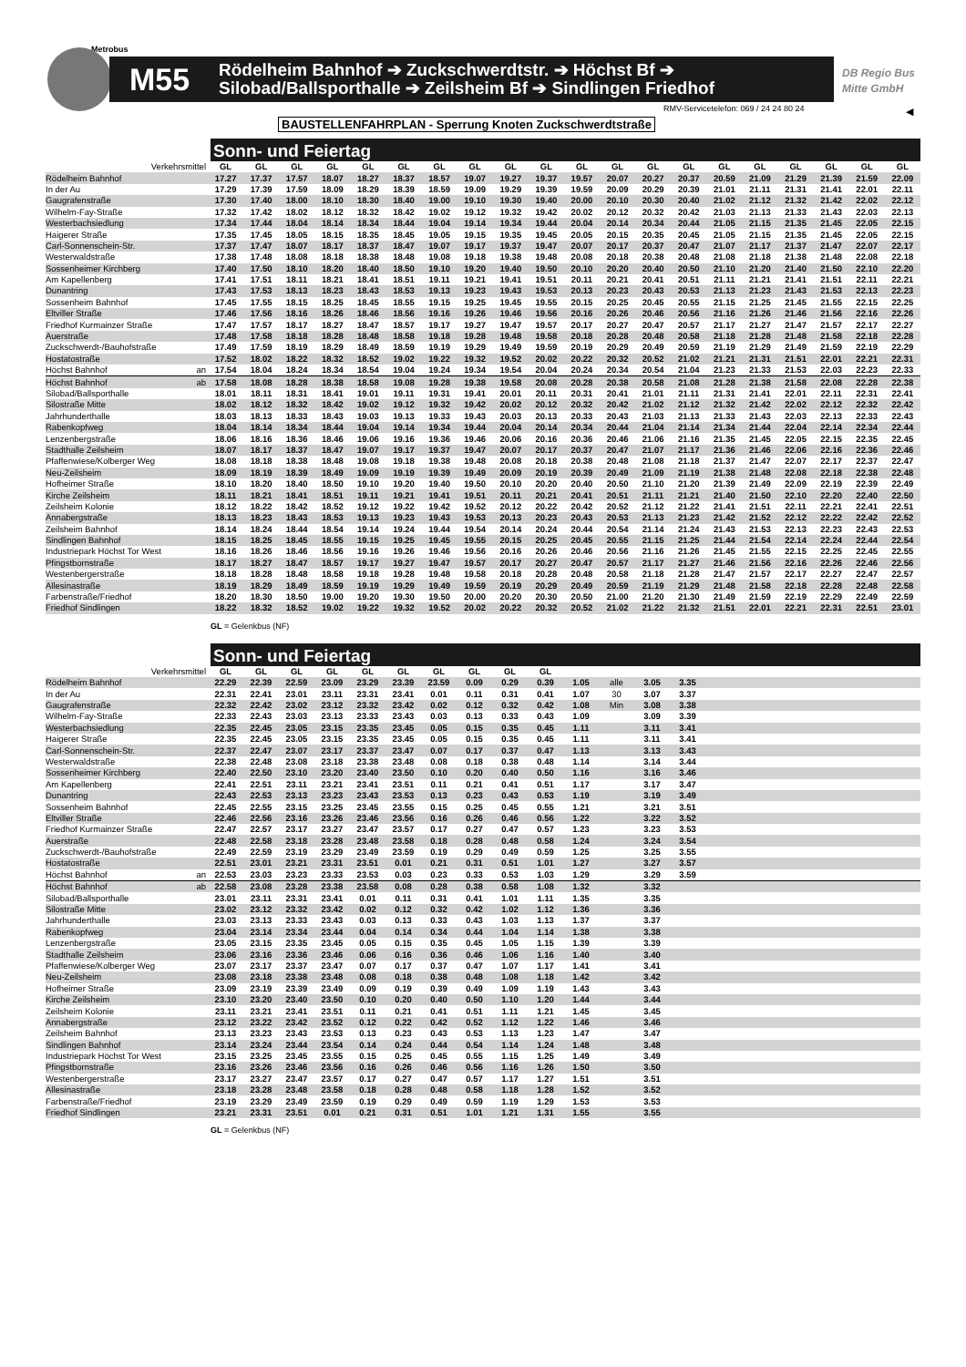Metrobus
M55
Rödelheim Bahnhof ➔ Zuckschwerdtstr. ➔ Höchst Bf ➔
Silobad/Ballsporthalle ➔ Zeilsheim Bf ➔ Sindlingen Friedhof
DB Regio Bus
Mitte GmbH
RMV-Servicetelefon: 069 / 24 24 80 24
◀
BAUSTELLENFAHRPLAN - Sperrung Knoten Zuckschwerdtstraße
Sonn- und Feiertag
| Verkehrsmittel | GL | GL | GL | GL | GL | GL | GL | GL | GL | GL | GL | GL | GL | GL | GL | GL | GL | GL | GL | GL |
| --- | --- | --- | --- | --- | --- | --- | --- | --- | --- | --- | --- | --- | --- | --- | --- | --- | --- | --- | --- | --- |
| Rödelheim Bahnhof | 17.27 | 17.37 | 17.57 | 18.07 | 18.27 | 18.37 | 18.57 | 19.07 | 19.27 | 19.37 | 19.57 | 20.07 | 20.27 | 20.37 | 20.59 | 21.09 | 21.29 | 21.39 | 21.59 | 22.09 |
| In der Au | 17.29 | 17.39 | 17.59 | 18.09 | 18.29 | 18.39 | 18.59 | 19.09 | 19.29 | 19.39 | 19.59 | 20.09 | 20.29 | 20.39 | 21.01 | 21.11 | 21.31 | 21.41 | 22.01 | 22.11 |
| Gaugrafenstraße | 17.30 | 17.40 | 18.00 | 18.10 | 18.30 | 18.40 | 19.00 | 19.10 | 19.30 | 19.40 | 20.00 | 20.10 | 20.30 | 20.40 | 21.02 | 21.12 | 21.32 | 21.42 | 22.02 | 22.12 |
| Wilhelm-Fay-Straße | 17.32 | 17.42 | 18.02 | 18.12 | 18.32 | 18.42 | 19.02 | 19.12 | 19.32 | 19.42 | 20.02 | 20.12 | 20.32 | 20.42 | 21.03 | 21.13 | 21.33 | 21.43 | 22.03 | 22.13 |
| Westerbachsiedlung | 17.34 | 17.44 | 18.04 | 18.14 | 18.34 | 18.44 | 19.04 | 19.14 | 19.34 | 19.44 | 20.04 | 20.14 | 20.34 | 20.44 | 21.05 | 21.15 | 21.35 | 21.45 | 22.05 | 22.15 |
| Haigerer Straße | 17.35 | 17.45 | 18.05 | 18.15 | 18.35 | 18.45 | 19.05 | 19.15 | 19.35 | 19.45 | 20.05 | 20.15 | 20.35 | 20.45 | 21.05 | 21.15 | 21.35 | 21.45 | 22.05 | 22.15 |
| Carl-Sonnenschein-Str. | 17.37 | 17.47 | 18.07 | 18.17 | 18.37 | 18.47 | 19.07 | 19.17 | 19.37 | 19.47 | 20.07 | 20.17 | 20.37 | 20.47 | 21.07 | 21.17 | 21.37 | 21.47 | 22.07 | 22.17 |
| Westerwaldstraße | 17.38 | 17.48 | 18.08 | 18.18 | 18.38 | 18.48 | 19.08 | 19.18 | 19.38 | 19.48 | 20.08 | 20.18 | 20.38 | 20.48 | 21.08 | 21.18 | 21.38 | 21.48 | 22.08 | 22.18 |
| Sossenheimer Kirchberg | 17.40 | 17.50 | 18.10 | 18.20 | 18.40 | 18.50 | 19.10 | 19.20 | 19.40 | 19.50 | 20.10 | 20.20 | 20.40 | 20.50 | 21.10 | 21.20 | 21.40 | 21.50 | 22.10 | 22.20 |
| Am Kapellenberg | 17.41 | 17.51 | 18.11 | 18.21 | 18.41 | 18.51 | 19.11 | 19.21 | 19.41 | 19.51 | 20.11 | 20.21 | 20.41 | 20.51 | 21.11 | 21.21 | 21.41 | 21.51 | 22.11 | 22.21 |
| Dunantring | 17.43 | 17.53 | 18.13 | 18.23 | 18.43 | 18.53 | 19.13 | 19.23 | 19.43 | 19.53 | 20.13 | 20.23 | 20.43 | 20.53 | 21.13 | 21.23 | 21.43 | 21.53 | 22.13 | 22.23 |
| Sossenheim Bahnhof | 17.45 | 17.55 | 18.15 | 18.25 | 18.45 | 18.55 | 19.15 | 19.25 | 19.45 | 19.55 | 20.15 | 20.25 | 20.45 | 20.55 | 21.15 | 21.25 | 21.45 | 21.55 | 22.15 | 22.25 |
| Eltviller Straße | 17.46 | 17.56 | 18.16 | 18.26 | 18.46 | 18.56 | 19.16 | 19.26 | 19.46 | 19.56 | 20.16 | 20.26 | 20.46 | 20.56 | 21.16 | 21.26 | 21.46 | 21.56 | 22.16 | 22.26 |
| Friedhof Kurmainzer Straße | 17.47 | 17.57 | 18.17 | 18.27 | 18.47 | 18.57 | 19.17 | 19.27 | 19.47 | 19.57 | 20.17 | 20.27 | 20.47 | 20.57 | 21.17 | 21.27 | 21.47 | 21.57 | 22.17 | 22.27 |
| Auerstraße | 17.48 | 17.58 | 18.18 | 18.28 | 18.48 | 18.58 | 19.18 | 19.28 | 19.48 | 19.58 | 20.18 | 20.28 | 20.48 | 20.58 | 21.18 | 21.28 | 21.48 | 21.58 | 22.18 | 22.28 |
| Zuckschwerdt-/Bauhofstraße | 17.49 | 17.59 | 18.19 | 18.29 | 18.49 | 18.59 | 19.19 | 19.29 | 19.49 | 19.59 | 20.19 | 20.29 | 20.49 | 20.59 | 21.19 | 21.29 | 21.49 | 21.59 | 22.19 | 22.29 |
| Hostatostraße | 17.52 | 18.02 | 18.22 | 18.32 | 18.52 | 19.02 | 19.22 | 19.32 | 19.52 | 20.02 | 20.22 | 20.32 | 20.52 | 21.02 | 21.21 | 21.31 | 21.51 | 22.01 | 22.21 | 22.31 |
| Höchst Bahnhof an | 17.54 | 18.04 | 18.24 | 18.34 | 18.54 | 19.04 | 19.24 | 19.34 | 19.54 | 20.04 | 20.24 | 20.34 | 20.54 | 21.04 | 21.23 | 21.33 | 21.53 | 22.03 | 22.23 | 22.33 |
| Höchst Bahnhof ab | 17.58 | 18.08 | 18.28 | 18.38 | 18.58 | 19.08 | 19.28 | 19.38 | 19.58 | 20.08 | 20.28 | 20.38 | 20.58 | 21.08 | 21.28 | 21.38 | 21.58 | 22.08 | 22.28 | 22.38 |
| Silobad/Ballsporthalle | 18.01 | 18.11 | 18.31 | 18.41 | 19.01 | 19.11 | 19.31 | 19.41 | 20.01 | 20.11 | 20.31 | 20.41 | 21.01 | 21.11 | 21.31 | 21.41 | 22.01 | 22.11 | 22.31 | 22.41 |
| Silostraße Mitte | 18.02 | 18.12 | 18.32 | 18.42 | 19.02 | 19.12 | 19.32 | 19.42 | 20.02 | 20.12 | 20.32 | 20.42 | 21.02 | 21.12 | 21.32 | 21.42 | 22.02 | 22.12 | 22.32 | 22.42 |
| Jahrhunderthalle | 18.03 | 18.13 | 18.33 | 18.43 | 19.03 | 19.13 | 19.33 | 19.43 | 20.03 | 20.13 | 20.33 | 20.43 | 21.03 | 21.13 | 21.33 | 21.43 | 22.03 | 22.13 | 22.33 | 22.43 |
| Rabenkopfweg | 18.04 | 18.14 | 18.34 | 18.44 | 19.04 | 19.14 | 19.34 | 19.44 | 20.04 | 20.14 | 20.34 | 20.44 | 21.04 | 21.14 | 21.34 | 21.44 | 22.04 | 22.14 | 22.34 | 22.44 |
| Lenzenbergstraße | 18.06 | 18.16 | 18.36 | 18.46 | 19.06 | 19.16 | 19.36 | 19.46 | 20.06 | 20.16 | 20.36 | 20.46 | 21.06 | 21.16 | 21.35 | 21.45 | 22.05 | 22.15 | 22.35 | 22.45 |
| Stadthalle Zeilsheim | 18.07 | 18.17 | 18.37 | 18.47 | 19.07 | 19.17 | 19.37 | 19.47 | 20.07 | 20.17 | 20.37 | 20.47 | 21.07 | 21.17 | 21.36 | 21.46 | 22.06 | 22.16 | 22.36 | 22.46 |
| Pfaffenwiese/Kolberger Weg | 18.08 | 18.18 | 18.38 | 18.48 | 19.08 | 19.18 | 19.38 | 19.48 | 20.08 | 20.18 | 20.38 | 20.48 | 21.08 | 21.18 | 21.37 | 21.47 | 22.07 | 22.17 | 22.37 | 22.47 |
| Neu-Zeilsheim | 18.09 | 18.19 | 18.39 | 18.49 | 19.09 | 19.19 | 19.39 | 19.49 | 20.09 | 20.19 | 20.39 | 20.49 | 21.09 | 21.19 | 21.38 | 21.48 | 22.08 | 22.18 | 22.38 | 22.48 |
| Hofheimer Straße | 18.10 | 18.20 | 18.40 | 18.50 | 19.10 | 19.20 | 19.40 | 19.50 | 20.10 | 20.20 | 20.40 | 20.50 | 21.10 | 21.20 | 21.39 | 21.49 | 22.09 | 22.19 | 22.39 | 22.49 |
| Kirche Zeilsheim | 18.11 | 18.21 | 18.41 | 18.51 | 19.11 | 19.21 | 19.41 | 19.51 | 20.11 | 20.21 | 20.41 | 20.51 | 21.11 | 21.21 | 21.40 | 21.50 | 22.10 | 22.20 | 22.40 | 22.50 |
| Zeilsheim Kolonie | 18.12 | 18.22 | 18.42 | 18.52 | 19.12 | 19.22 | 19.42 | 19.52 | 20.12 | 20.22 | 20.42 | 20.52 | 21.12 | 21.22 | 21.41 | 21.51 | 22.11 | 22.21 | 22.41 | 22.51 |
| Annabergstraße | 18.13 | 18.23 | 18.43 | 18.53 | 19.13 | 19.23 | 19.43 | 19.53 | 20.13 | 20.23 | 20.43 | 20.53 | 21.13 | 21.23 | 21.42 | 21.52 | 22.12 | 22.22 | 22.42 | 22.52 |
| Zeilsheim Bahnhof | 18.14 | 18.24 | 18.44 | 18.54 | 19.14 | 19.24 | 19.44 | 19.54 | 20.14 | 20.24 | 20.44 | 20.54 | 21.14 | 21.24 | 21.43 | 21.53 | 22.13 | 22.23 | 22.43 | 22.53 |
| Sindlingen Bahnhof | 18.15 | 18.25 | 18.45 | 18.55 | 19.15 | 19.25 | 19.45 | 19.55 | 20.15 | 20.25 | 20.45 | 20.55 | 21.15 | 21.25 | 21.44 | 21.54 | 22.14 | 22.24 | 22.44 | 22.54 |
| Industriepark Höchst Tor West | 18.16 | 18.26 | 18.46 | 18.56 | 19.16 | 19.26 | 19.46 | 19.56 | 20.16 | 20.26 | 20.46 | 20.56 | 21.16 | 21.26 | 21.45 | 21.55 | 22.15 | 22.25 | 22.45 | 22.55 |
| Pfingstbornstraße | 18.17 | 18.27 | 18.47 | 18.57 | 19.17 | 19.27 | 19.47 | 19.57 | 20.17 | 20.27 | 20.47 | 20.57 | 21.17 | 21.27 | 21.46 | 21.56 | 22.16 | 22.26 | 22.46 | 22.56 |
| Westenbergerstraße | 18.18 | 18.28 | 18.48 | 18.58 | 19.18 | 19.28 | 19.48 | 19.58 | 20.18 | 20.28 | 20.48 | 20.58 | 21.18 | 21.28 | 21.47 | 21.57 | 22.17 | 22.27 | 22.47 | 22.57 |
| Allesinastraße | 18.19 | 18.29 | 18.49 | 18.59 | 19.19 | 19.29 | 19.49 | 19.59 | 20.19 | 20.29 | 20.49 | 20.59 | 21.19 | 21.29 | 21.48 | 21.58 | 22.18 | 22.28 | 22.48 | 22.58 |
| Farbenstraße/Friedhof | 18.20 | 18.30 | 18.50 | 19.00 | 19.20 | 19.30 | 19.50 | 20.00 | 20.20 | 20.30 | 20.50 | 21.00 | 21.20 | 21.30 | 21.49 | 21.59 | 22.19 | 22.29 | 22.49 | 22.59 |
| Friedhof Sindlingen | 18.22 | 18.32 | 18.52 | 19.02 | 19.22 | 19.32 | 19.52 | 20.02 | 20.22 | 20.32 | 20.52 | 21.02 | 21.22 | 21.32 | 21.51 | 22.01 | 22.21 | 22.31 | 22.51 | 23.01 |
GL = Gelenkbus (NF)
Sonn- und Feiertag
| Verkehrsmittel | GL | GL | GL | GL | GL | GL | GL | GL | GL | GL | | | | | |
| --- | --- | --- | --- | --- | --- | --- | --- | --- | --- | --- | --- | --- | --- | --- | --- |
| Rödelheim Bahnhof | 22.29 | 22.39 | 22.59 | 23.09 | 23.29 | 23.39 | 23.59 | 0.09 | 0.29 | 0.39 | 1.05 | alle | 3.05 | 3.35 | |
| In der Au | 22.31 | 22.41 | 23.01 | 23.11 | 23.31 | 23.41 | 0.01 | 0.11 | 0.31 | 0.41 | 1.07 | 30 | 3.07 | 3.37 | |
| Gaugrafenstraße | 22.32 | 22.42 | 23.02 | 23.12 | 23.32 | 23.42 | 0.02 | 0.12 | 0.32 | 0.42 | 1.08 | Min | 3.08 | 3.38 | |
| Wilhelm-Fay-Straße | 22.33 | 22.43 | 23.03 | 23.13 | 23.33 | 23.43 | 0.03 | 0.13 | 0.33 | 0.43 | 1.09 | | 3.09 | 3.39 | |
| Westerbachsiedlung | 22.35 | 22.45 | 23.05 | 23.15 | 23.35 | 23.45 | 0.05 | 0.15 | 0.35 | 0.45 | 1.11 | | 3.11 | 3.41 | |
| Haigerer Straße | 22.35 | 22.45 | 23.05 | 23.15 | 23.35 | 23.45 | 0.05 | 0.15 | 0.35 | 0.45 | 1.11 | | 3.11 | 3.41 | |
| Carl-Sonnenschein-Str. | 22.37 | 22.47 | 23.07 | 23.17 | 23.37 | 23.47 | 0.07 | 0.17 | 0.37 | 0.47 | 1.13 | | 3.13 | 3.43 | |
| Westerwaldstraße | 22.38 | 22.48 | 23.08 | 23.18 | 23.38 | 23.48 | 0.08 | 0.18 | 0.38 | 0.48 | 1.14 | | 3.14 | 3.44 | |
| Sossenheimer Kirchberg | 22.40 | 22.50 | 23.10 | 23.20 | 23.40 | 23.50 | 0.10 | 0.20 | 0.40 | 0.50 | 1.16 | | 3.16 | 3.46 | |
| Am Kapellenberg | 22.41 | 22.51 | 23.11 | 23.21 | 23.41 | 23.51 | 0.11 | 0.21 | 0.41 | 0.51 | 1.17 | | 3.17 | 3.47 | |
| Dunantring | 22.43 | 22.53 | 23.13 | 23.23 | 23.43 | 23.53 | 0.13 | 0.23 | 0.43 | 0.53 | 1.19 | | 3.19 | 3.49 | |
| Sossenheim Bahnhof | 22.45 | 22.55 | 23.15 | 23.25 | 23.45 | 23.55 | 0.15 | 0.25 | 0.45 | 0.55 | 1.21 | | 3.21 | 3.51 | |
| Eltviller Straße | 22.46 | 22.56 | 23.16 | 23.26 | 23.46 | 23.56 | 0.16 | 0.26 | 0.46 | 0.56 | 1.22 | | 3.22 | 3.52 | |
| Friedhof Kurmainzer Straße | 22.47 | 22.57 | 23.17 | 23.27 | 23.47 | 23.57 | 0.17 | 0.27 | 0.47 | 0.57 | 1.23 | | 3.23 | 3.53 | |
| Auerstraße | 22.48 | 22.58 | 23.18 | 23.28 | 23.48 | 23.58 | 0.18 | 0.28 | 0.48 | 0.58 | 1.24 | | 3.24 | 3.54 | |
| Zuckschwerdt-/Bauhofstraße | 22.49 | 22.59 | 23.19 | 23.29 | 23.49 | 23.59 | 0.19 | 0.29 | 0.49 | 0.59 | 1.25 | | 3.25 | 3.55 | |
| Hostatostraße | 22.51 | 23.01 | 23.21 | 23.31 | 23.51 | 0.01 | 0.21 | 0.31 | 0.51 | 1.01 | 1.27 | | 3.27 | 3.57 | |
| Höchst Bahnhof an | 22.53 | 23.03 | 23.23 | 23.33 | 23.53 | 0.03 | 0.23 | 0.33 | 0.53 | 1.03 | 1.29 | | 3.29 | 3.59 | |
| Höchst Bahnhof ab | 22.58 | 23.08 | 23.28 | 23.38 | 23.58 | 0.08 | 0.28 | 0.38 | 0.58 | 1.08 | 1.32 | | 3.32 | | |
| Silobad/Ballsporthalle | 23.01 | 23.11 | 23.31 | 23.41 | 0.01 | 0.11 | 0.31 | 0.41 | 1.01 | 1.11 | 1.35 | | 3.35 | | |
| Silostraße Mitte | 23.02 | 23.12 | 23.32 | 23.42 | 0.02 | 0.12 | 0.32 | 0.42 | 1.02 | 1.12 | 1.36 | | 3.36 | | |
| Jahrhunderthalle | 23.03 | 23.13 | 23.33 | 23.43 | 0.03 | 0.13 | 0.33 | 0.43 | 1.03 | 1.13 | 1.37 | | 3.37 | | |
| Rabenkopfweg | 23.04 | 23.14 | 23.34 | 23.44 | 0.04 | 0.14 | 0.34 | 0.44 | 1.04 | 1.14 | 1.38 | | 3.38 | | |
| Lenzenbergstraße | 23.05 | 23.15 | 23.35 | 23.45 | 0.05 | 0.15 | 0.35 | 0.45 | 1.05 | 1.15 | 1.39 | | 3.39 | | |
| Stadthalle Zeilsheim | 23.06 | 23.16 | 23.36 | 23.46 | 0.06 | 0.16 | 0.36 | 0.46 | 1.06 | 1.16 | 1.40 | | 3.40 | | |
| Pfaffenwiese/Kolberger Weg | 23.07 | 23.17 | 23.37 | 23.47 | 0.07 | 0.17 | 0.37 | 0.47 | 1.07 | 1.17 | 1.41 | | 3.41 | | |
| Neu-Zeilsheim | 23.08 | 23.18 | 23.38 | 23.48 | 0.08 | 0.18 | 0.38 | 0.48 | 1.08 | 1.18 | 1.42 | | 3.42 | | |
| Hofheimer Straße | 23.09 | 23.19 | 23.39 | 23.49 | 0.09 | 0.19 | 0.39 | 0.49 | 1.09 | 1.19 | 1.43 | | 3.43 | | |
| Kirche Zeilsheim | 23.10 | 23.20 | 23.40 | 23.50 | 0.10 | 0.20 | 0.40 | 0.50 | 1.10 | 1.20 | 1.44 | | 3.44 | | |
| Zeilsheim Kolonie | 23.11 | 23.21 | 23.41 | 23.51 | 0.11 | 0.21 | 0.41 | 0.51 | 1.11 | 1.21 | 1.45 | | 3.45 | | |
| Annabergstraße | 23.12 | 23.22 | 23.42 | 23.52 | 0.12 | 0.22 | 0.42 | 0.52 | 1.12 | 1.22 | 1.46 | | 3.46 | | |
| Zeilsheim Bahnhof | 23.13 | 23.23 | 23.43 | 23.53 | 0.13 | 0.23 | 0.43 | 0.53 | 1.13 | 1.23 | 1.47 | | 3.47 | | |
| Sindlingen Bahnhof | 23.14 | 23.24 | 23.44 | 23.54 | 0.14 | 0.24 | 0.44 | 0.54 | 1.14 | 1.24 | 1.48 | | 3.48 | | |
| Industriepark Höchst Tor West | 23.15 | 23.25 | 23.45 | 23.55 | 0.15 | 0.25 | 0.45 | 0.55 | 1.15 | 1.25 | 1.49 | | 3.49 | | |
| Pfingstbornstraße | 23.16 | 23.26 | 23.46 | 23.56 | 0.16 | 0.26 | 0.46 | 0.56 | 1.16 | 1.26 | 1.50 | | 3.50 | | |
| Westenbergerstraße | 23.17 | 23.27 | 23.47 | 23.57 | 0.17 | 0.27 | 0.47 | 0.57 | 1.17 | 1.27 | 1.51 | | 3.51 | | |
| Allesinastraße | 23.18 | 23.28 | 23.48 | 23.58 | 0.18 | 0.28 | 0.48 | 0.58 | 1.18 | 1.28 | 1.52 | | 3.52 | | |
| Farbenstraße/Friedhof | 23.19 | 23.29 | 23.49 | 23.59 | 0.19 | 0.29 | 0.49 | 0.59 | 1.19 | 1.29 | 1.53 | | 3.53 | | |
| Friedhof Sindlingen | 23.21 | 23.31 | 23.51 | 0.01 | 0.21 | 0.31 | 0.51 | 1.01 | 1.21 | 1.31 | 1.55 | | 3.55 | | |
GL = Gelenkbus (NF)